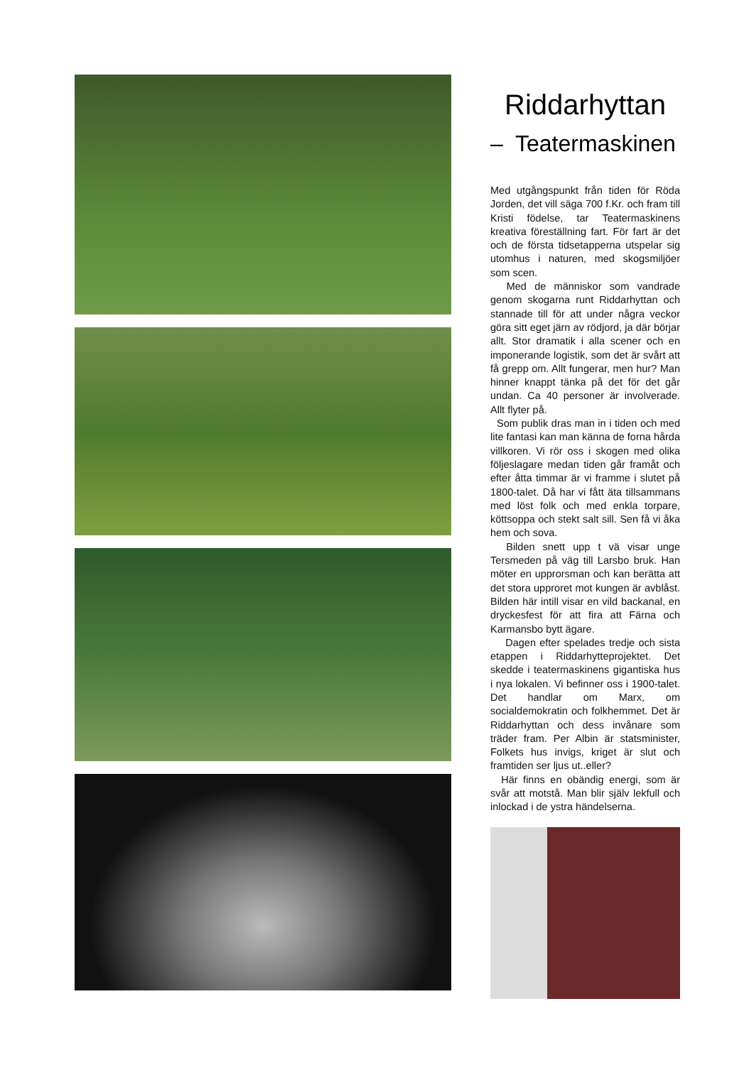Riddarhyttan
– Teatermaskinen
Med utgångspunkt från tiden för Röda Jorden, det vill säga 700 f.Kr. och fram till Kristi födelse, tar Teatermaskinens kreativa föreställning fart. För fart är det och de första tidsetapperna utspelar sig utomhus i naturen, med skogsmiljöer som scen.
Med de människor som vandrade genom skogarna runt Riddarhyttan och stannade till för att under några veckor göra sitt eget järn av rödjord, ja där börjar allt. Stor dramatik i alla scener och en imponerande logistik, som det är svårt att få grepp om. Allt fungerar, men hur? Man hinner knappt tänka på det för det går undan. Ca 40 personer är involverade. Allt flyter på.
Som publik dras man in i tiden och med lite fantasi kan man känna de forna hårda villkoren. Vi rör oss i skogen med olika följeslagare medan tiden går framåt och efter åtta timmar är vi framme i slutet på 1800-talet. Då har vi fått äta tillsammans med löst folk och med enkla torpare, köttsoppa och stekt salt sill. Sen få vi åka hem och sova.
Bilden snett upp t vä visar unge Tersmeden på väg till Larsbo bruk. Han möter en upprorsman och kan berätta att det stora upproret mot kungen är avblåst. Bilden här intill visar en vild backanal, en dryckesfest för att fira att Färna och Karmansbo bytt ägare.
Dagen efter spelades tredje och sista etappen i Riddarhytteprojektet. Det skedde i teatermaskinens gigantiska hus i nya lokalen. Vi befinner oss i 1900-talet. Det handlar om Marx, om socialdemokratin och folkhemmet. Det är Riddarhyttan och dess invånare som träder fram. Per Albin är statsminister, Folkets hus invigs, kriget är slut och framtiden ser ljus ut..eller?
Här finns en obändig energi, som är svår att motstå. Man blir själv lekfull och inlockad i de ystra händelserna.